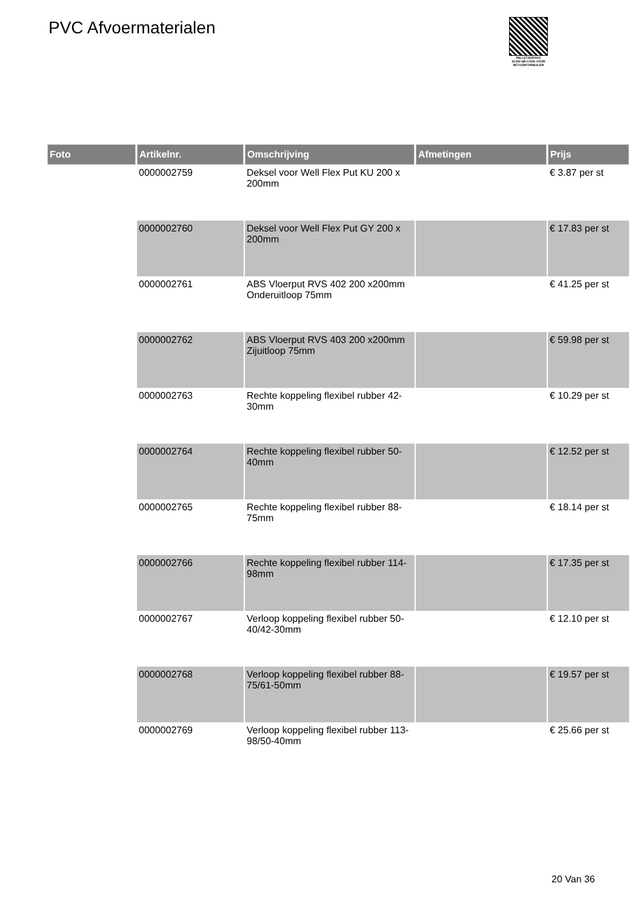PVC Afvoermaterialen
PALLETSERVICE
SCAN QR-CODE VOOR
RETOURFORMULIER
| Foto | Artikelnr. | Omschrijving | Afmetingen | Prijs |
| --- | --- | --- | --- | --- |
| | 0000002759 | Deksel voor Well Flex Put KU 200 x 200mm | | € 3.87 per st |
| | 0000002760 | Deksel voor Well Flex Put GY 200 x 200mm | | € 17.83 per st |
| | 0000002761 | ABS Vloerput RVS 402 200 x200mm Onderuitloop 75mm | | € 41.25 per st |
| | 0000002762 | ABS Vloerput RVS 403 200 x200mm Zijuitloop 75mm | | € 59.98 per st |
| | 0000002763 | Rechte koppeling flexibel rubber 42-30mm | | € 10.29 per st |
| | 0000002764 | Rechte koppeling flexibel rubber 50-40mm | | € 12.52 per st |
| | 0000002765 | Rechte koppeling flexibel rubber 88-75mm | | € 18.14 per st |
| | 0000002766 | Rechte koppeling flexibel rubber 114-98mm | | € 17.35 per st |
| | 0000002767 | Verloop koppeling flexibel rubber 50-40/42-30mm | | € 12.10 per st |
| | 0000002768 | Verloop koppeling flexibel rubber 88-75/61-50mm | | € 19.57 per st |
| | 0000002769 | Verloop koppeling flexibel rubber 113-98/50-40mm | | € 25.66 per st |
20 Van 36